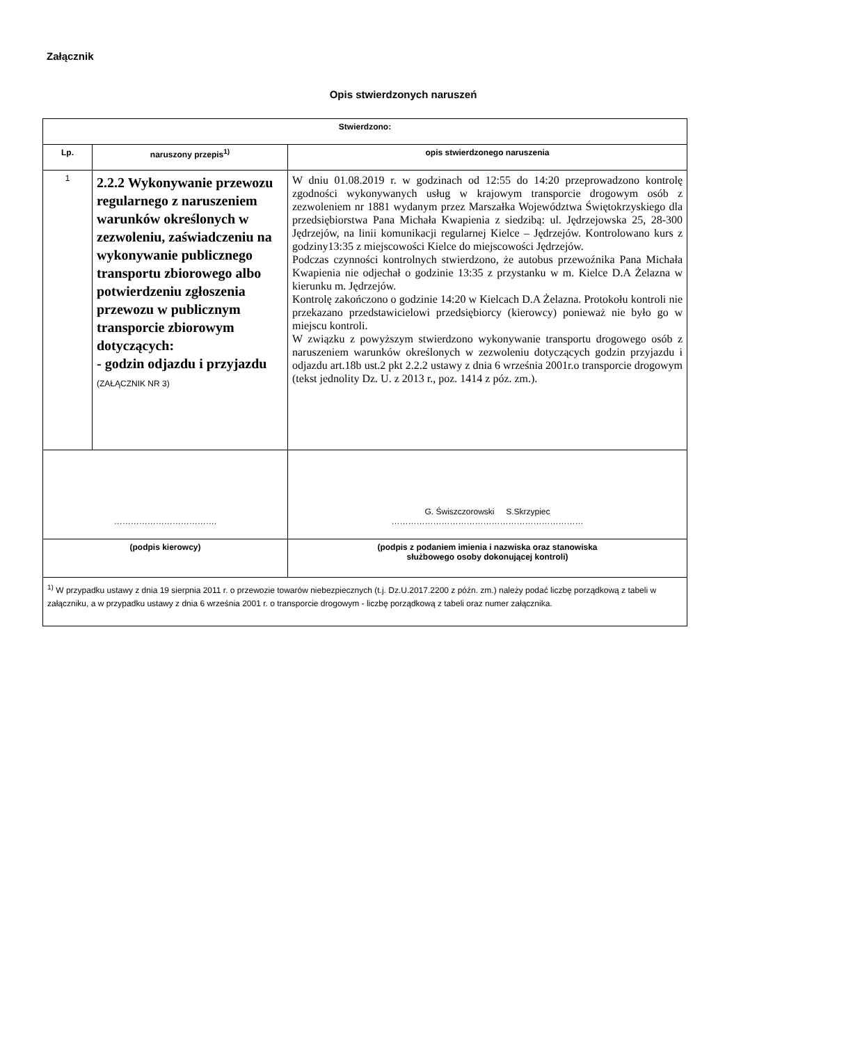Załącznik
Opis stwierdzonych naruszeń
| Stwierdzono: | | |
| --- | --- | --- |
| Lp. | naruszony przepis<sup>1)</sup> | opis stwierdzonego naruszenia |
| 1 | 2.2.2 Wykonywanie przewozu regularnego z naruszeniem warunków określonych w zezwoleniu, zaświadczeniu na wykonywanie publicznego transportu zbiorowego albo potwierdzeniu zgłoszenia przewozu w publicznym transporcie zbiorowym dotyczących: - godzin odjazdu i przyjazdu (ZAŁĄCZNIK NR 3) | W dniu 01.08.2019 r. w godzinach od 12:55 do 14:20 przeprowadzono kontrolę zgodności wykonywanych usług w krajowym transporcie drogowym osób z zezwoleniem nr 1881 wydanym przez Marszałka Województwa Świętokrzyskiego dla przedsiębiorstwa Pana Michała Kwapienia z siedzibą: ul. Jędrzejowska 25, 28-300 Jędrzejów, na linii komunikacji regularnej Kielce – Jędrzejów. Kontrolowano kurs z godziny13:35 z miejscowości Kielce do miejscowości Jędrzejów. Podczas czynności kontrolnych stwierdzono, że autobus przewoźnika Pana Michała Kwapienia nie odjechał o godzinie 13:35 z przystanku w m. Kielce D.A Żelazna w kierunku m. Jędrzejów. Kontrolę zakończono o godzinie 14:20 w Kielcach D.A Żelazna. Protokołu kontroli nie przekazano przedstawicielowi przedsiębiorcy (kierowcy) ponieważ nie było go w miejscu kontroli. W związku z powyższym stwierdzono wykonywanie transportu drogowego osób z naruszeniem warunków określonych w zezwoleniu dotyczących godzin przyjazdu i odjazdu art.18b ust.2 pkt 2.2.2 ustawy z dnia 6 września 2001r.o transporcie drogowym (tekst jednolity Dz. U. z 2013 r., poz. 1414 z póz. zm.). |
| ………………………………. | | G. Świszczorowski S.Skrzypiec …………………………………………………………… |
| (podpis kierowcy) | | (podpis z podaniem imienia i nazwiska oraz stanowiska służbowego osoby dokonującej kontroli) |
| <sup>1)</sup> W przypadku ustawy z dnia 19 sierpnia 2011 r. o przewozie towarów niebezpiecznych (t.j. Dz.U.2017.2200 z późn. zm.) należy podać liczbę porządkową z tabeli w załączniku, a w przypadku ustawy z dnia 6 września 2001 r. o transporcie drogowym - liczbę porządkową z tabeli oraz numer załącznika. | | |